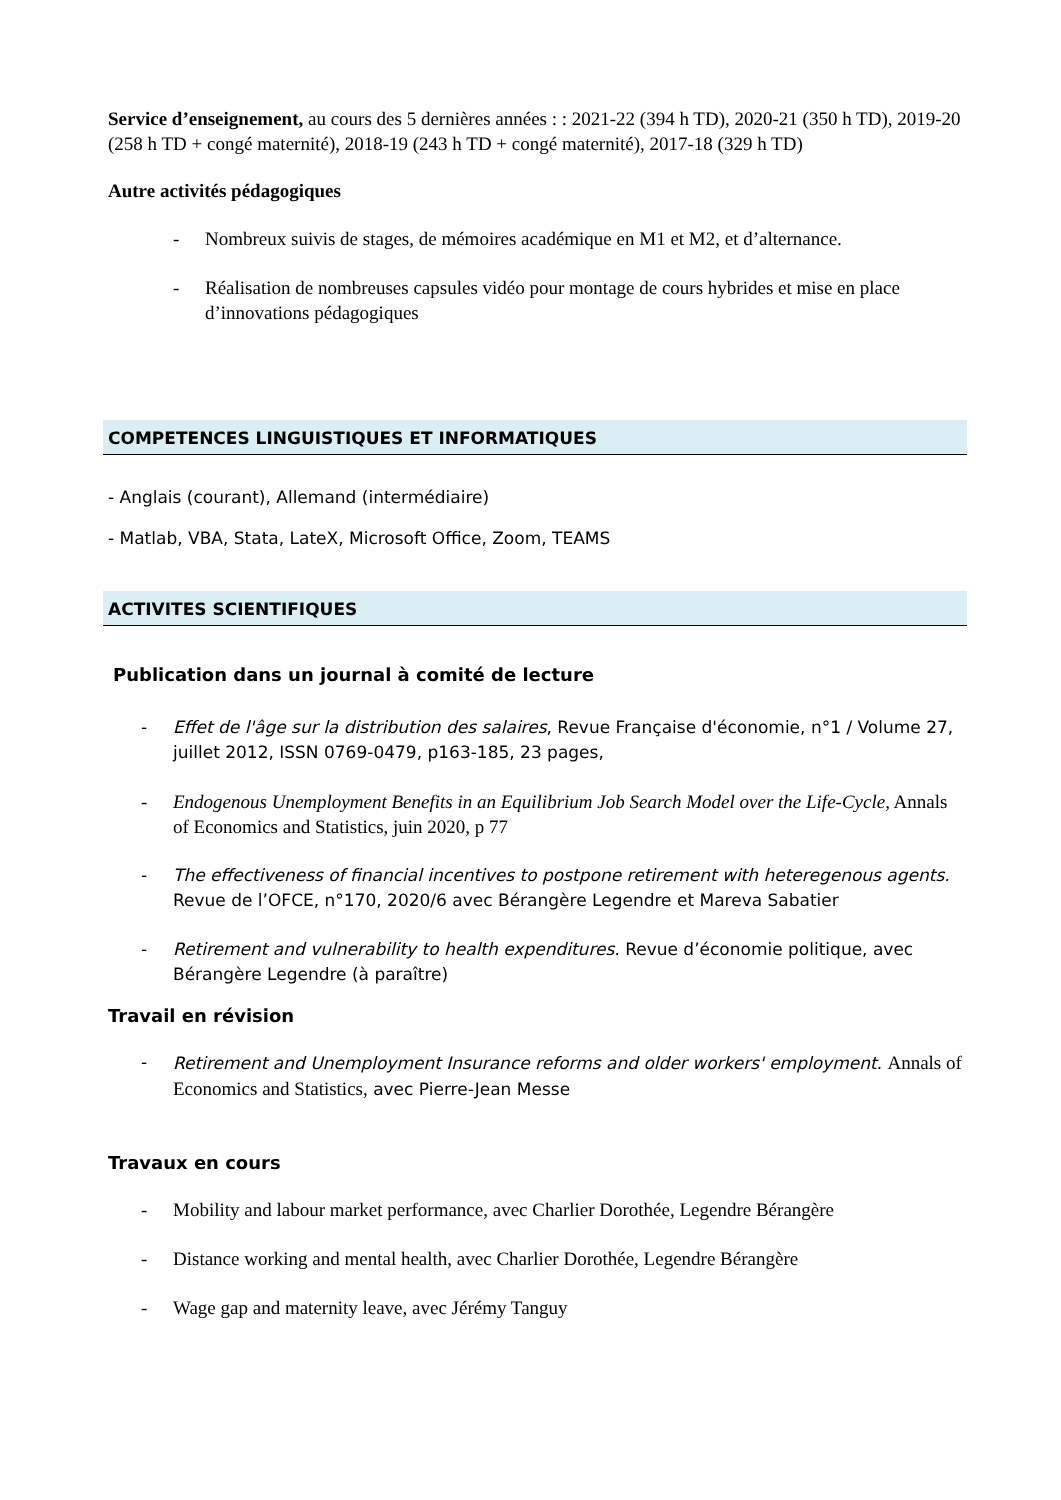Service d’enseignement, au cours des 5 dernières années : : 2021-22 (394 h TD), 2020-21 (350 h TD), 2019-20 (258 h TD + congé maternité), 2018-19 (243 h TD + congé maternité), 2017-18 (329 h TD)
Autre activités pédagogiques
- Nombreux suivis de stages, de mémoires académique en M1 et M2, et d’alternance.
- Réalisation de nombreuses capsules vidéo pour montage de cours hybrides et mise en place d’innovations pédagogiques
COMPETENCES LINGUISTIQUES ET INFORMATIQUES
- Anglais (courant), Allemand (intermédiaire)
- Matlab, VBA, Stata, LateX, Microsoft Office, Zoom, TEAMS
ACTIVITES SCIENTIFIQUES
Publication dans un journal à comité de lecture
- Effet de l'âge sur la distribution des salaires, Revue Française d'économie, n°1 / Volume 27, juillet 2012, ISSN 0769-0479, p163-185, 23 pages,
- Endogenous Unemployment Benefits in an Equilibrium Job Search Model over the Life-Cycle, Annals of Economics and Statistics, juin 2020, p 77
- The effectiveness of financial incentives to postpone retirement with heteregenous agents. Revue de l’OFCE, n°170, 2020/6 avec Bérangère Legendre et Mareva Sabatier
- Retirement and vulnerability to health expenditures. Revue d’économie politique, avec Bérangère Legendre (à paraître)
Travail en révision
- Retirement and Unemployment Insurance reforms and older workers' employment. Annals of Economics and Statistics, avec Pierre-Jean Messe
Travaux en cours
- Mobility and labour market performance, avec Charlier Dorothée, Legendre Bérangère
- Distance working and mental health, avec Charlier Dorothée, Legendre Bérangère
- Wage gap and maternity leave, avec Jérémy Tanguy